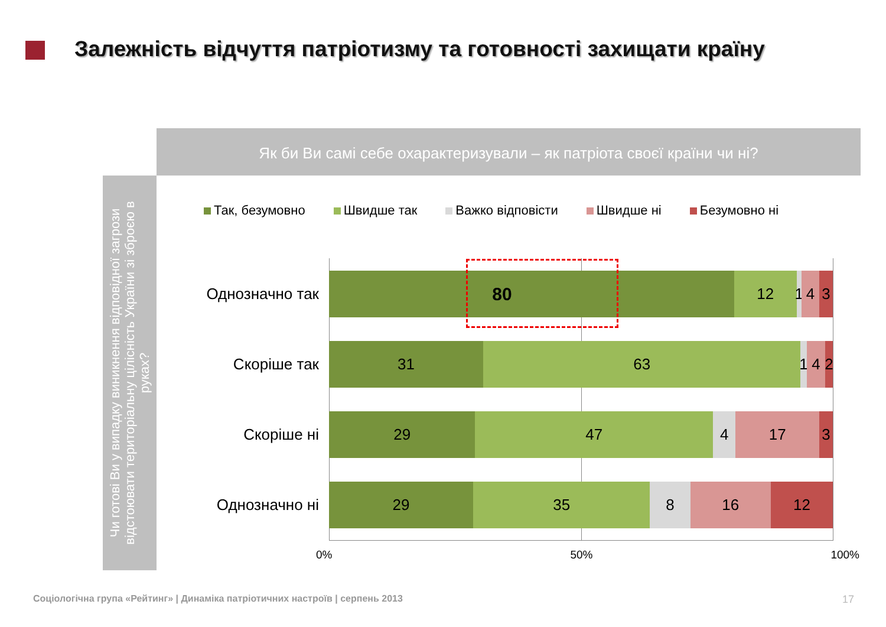Залежність відчуття патріотизму та готовності захищати країну
Як би Ви самі себе охарактеризували – як патріота своєї країни чи ні?
Чи готові Ви у випадку виникнення відповідної загрози відстоювати територіальну цілісність України зі зброєю в руках?
Так, безумовно Швидше так Важко відповісти Швидше ні Безумовно ні
Однозначно так
80
12 1 4 3
Скоріше так
31 63 1 4 2
Скоріше ні
29 47 4 17 3
Однозначно ні
29 35 8 16 12
0% 50% 100%
Соціологічна група «Рейтинг» | Динаміка патріотичних настроїв | серпень 2013
17